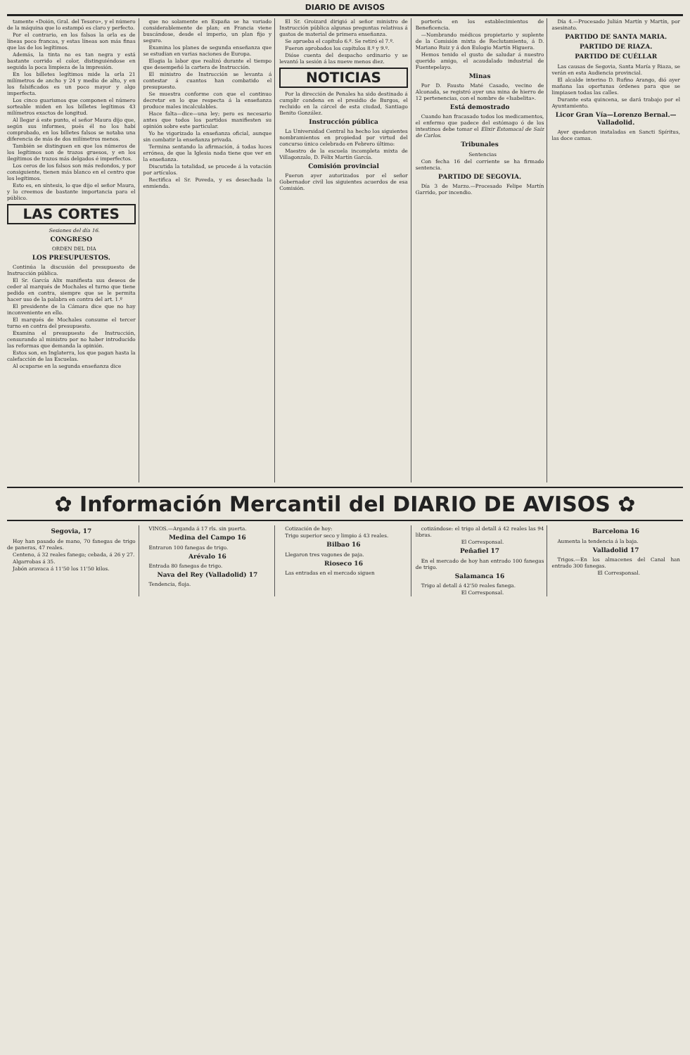DIARIO DE AVISOS
tamente «Doión, Gral. del Tesoro», y el número de la máquina que lo estampó es claro y perfecto.
Por el contrario, en los falsos la orla es de líneas poco francas, y estas líneas son más finas que las de los legítimos.
Además, la tinta no es tan negra y está bastante corrido el color, distinguiéndose en seguida la poca limpieza de la impresión.
En los billetes legítimos mide la orla 21 milímetros de ancho y 24 y medio de alto, y en los falsificados es un poco mayor y algo imperfecta.
Los cinco guarismos que componen el número sorteable miden en los billetes legítimos 43 milímetros exactos de longitud.
Al llegar á este punto, el señor Maura dijo que, según sus informes, pués él no los habí comprobado, en los billetes falsos se notaba una diferencia de más de dos milímetros menos.
También se distinguen en que los números de los legítimos son de trazos gruesos, y en los ilegítimos de trazos más delgados é imperfectos.
Los ceros de los falsos son más redondos, y por consiguiente, tienen más blanco en el centro que los legítimos.
Esto es, en síntesis, lo que dijo el señor Maura, y lo creemos de bastante importancia para el público.
LAS CORTES
Sesiones del día 16.
CONGRESO
ORDEN DEL DIA
LOS PRESUPUESTOS.
Continúa la discusión del presupuesto de Instrucción pública.
El Sr. García Alix manifiesta sus deseos de ceder al marqués de Mochales el turno que tiene pedido en contra, siempre que se le permita hacer uso de la palabra en contra del art. 1.º
El presidente de la Cámara dice que no hay inconveniente en ello.
El marqués de Mochales consume el tercer turno en contra del presupuesto.
Examina el presupuesto de Instrucción, censurando al ministro por no haber introducido las reformas que demanda la opinión.
Estos son, en Inglaterra, los que pagan hasta la calefacción de las Escuelas.
Al ocuparse en la segunda enseñanza dice
que no solamente en España se ha variado considerablemente de plan; en Francia viene buscándose, desde el imperio, un plan fijo y seguro.
Examina los planes de segunda enseñanza que se estudian en varias naciones de Europa.
Elogia la labor que realizó durante el tiempo que desempeñó la cartera de Instrucción.
El ministro de Instrucción se levanta á contestar á cuantos han combatido el presupuesto.
Se muestra conforme con que el continuo decretar en lo que respecta á la enseñanza produce males incalculables.
Hace falta—dice—una ley; pero es necesario antes que todos los partidos manifiesten su opinión sobre este particular.
Yo he vigorizado la enseñanza oficial, aunque sin combatir la enseñanza privada.
Termina sentando la afirmación, á todas luces errónea, de que la Iglesia nada tiene que ver en la enseñanza.
Discutida la totalidad, se procede á la votación por artículos.
Rectifica el Sr. Poveda, y es desechada la enmienda.
El Sr. Groizard dirigió al señor ministro de Instrucción pública algunas preguntas relativas á gastos de material de primera enseñanza.
Se aprueba el capítulo 6.º. Se retiró el 7.º.
Fueron aprobados los capítulos 8.º y 9.º.
Dióse cuenta del despacho ordinario y se levantó la sesión á las nueve menos diez.
NOTICIAS
Por la dirección de Penales ha sido destinado á cumplir condena en el presidio de Burgos, el recluido en la cárcel de esta ciudad, Santiago Benito González.
Instrucción pública
La Universidad Central ha hecho los siguientes nombramientos en propiedad por virtud del concurso único celebrado en Febrero último:
Maestro de la escuela incompleta mixta de Villagonzalo, D. Félix Martín García.
Comisión provincial
Fueron ayer autorizados por el señor Gobernador civil los siguientes acuerdos de esa Comisión.
portería en los establecimientos de Beneficencia.
—Nombrando médicos propietario y suplente de la Comisión mixta de Reclutamiento, á D. Mariano Ruiz y á don Eulogio Martín Higuera.
Hemos tenido el gusto de saludar á nuestro querido amigo, el acaudalado industrial de Fuentepelayo.
Minas
Por D. Fausto Maté Casado, vecino de Alconada, se registró ayer una mina de hierro de 12 pertenencias, con el nombre de «Isabelita».
Está demostrado
Cuando han fracasado todos los medicamentos, el enfermo que padece del estómago ó de los intestinos debe tomar el Elixir Estomacal de Saiz de Carlos.
Tribunales
Sentencias
Con fecha 16 del corriente se ha firmado sentencia.
PARTIDO DE SEGOVIA.
Día 3 de Marzo.—Procesado Felipe Martín Garrido, por incendio.
Día 4.—Procesado Julián Martín y Martín, por asesinato.
PARTIDO DE SANTA MARIA.
PARTIDO DE RIAZA.
PARTIDO DE CUÉLLAR
Las causas de Segovia, Santa María y Riaza, se verán en esta Audiencia provincial.
El alcalde interino D. Rufino Arango, dió ayer mañana las oportunas órdenes para que se limpiasen todas las calles.
Durante esta quincena, se dará trabajo por el Ayuntamiento.
Licor Gran Vía—Lorenzo Bernal.—Valladolid.
Ayer quedaron instaladas en Sancti Spíritus, las doce camas.
✿ Información Mercantil del DIARIO DE AVISOS ✿
Segovia, 17
Hoy han pasado de mano, 70 fanegas de trigo de paneras, 47 reales.
Centeno, á 32 reales fanega; cebada, á 26 y 27.
Algarrobas á 35.
Jabón aravaca á 11'50 los 11'50 kilos.
VINOS.—Arganda á 17 rls. sin puerta.
Medina del Campo 16
Entraron 100 fanegas de trigo.
Arévalo 16
Entrada 80 fanegas de trigo.
Nava del Rey (Valladolid) 17
Tendencia, floja.
Cotización de hoy:
Trigo superior seco y limpio á 43 reales.
Bilbao 16
Llegaron tres vagones de paja.
Rioseco 16
Las entradas en el mercado siguen
cotizándose: el trigo al detall á 42 reales las 94 libras.
El Corresponsal.
Peñafiel 17
En el mercado de hoy han entrado 100 fanegas de trigo.
Salamanca 16
Trigo al detall á 42'50 reales fanega.
El Corresponsal.
Barcelona 16
Aumenta la tendencia á la baja.
Valladolid 17
Trigos.—En los almacenes del Canal han entrado 300 fanegas.
El Corresponsal.